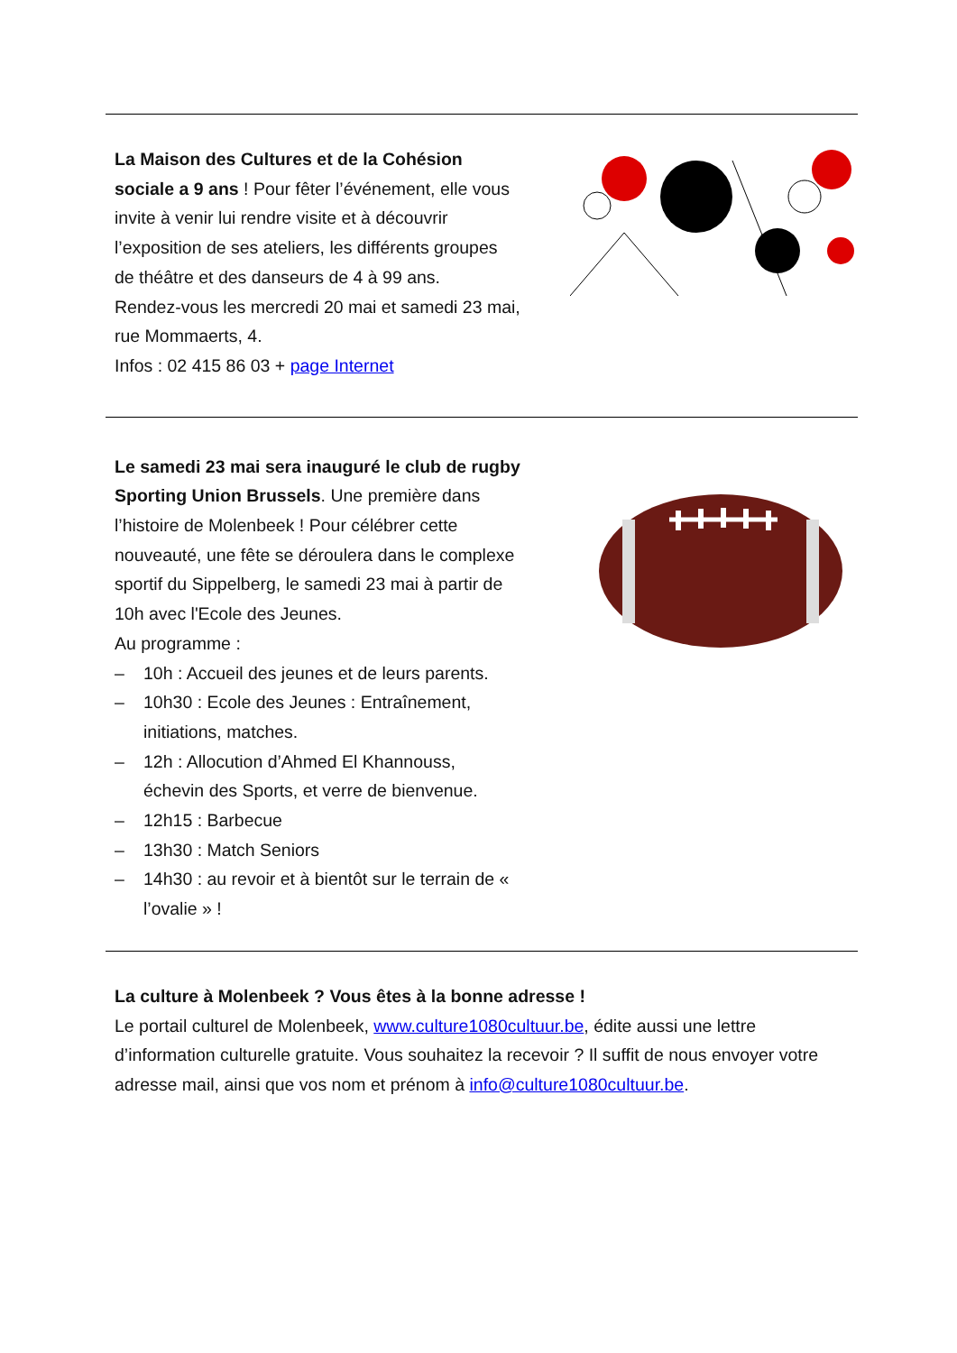La Maison des Cultures et de la Cohésion sociale a 9 ans ! Pour fêter l’événement, elle vous invite à venir lui rendre visite et à découvrir l’exposition de ses ateliers, les différents groupes de théâtre et des danseurs de 4 à 99 ans.
Rendez-vous les mercredi 20 mai et samedi 23 mai, rue Mommaerts, 4.
Infos : 02 415 86 03 + page Internet
Le samedi 23 mai sera inauguré le club de rugby Sporting Union Brussels. Une première dans l’histoire de Molenbeek ! Pour célébrer cette nouveauté, une fête se déroulera dans le complexe sportif du Sippelberg, le samedi 23 mai à partir de 10h avec l'Ecole des Jeunes.
Au programme :
– 10h : Accueil des jeunes et de leurs parents.
– 10h30 : Ecole des Jeunes : Entraînement, initiations, matches.
– 12h : Allocution d’Ahmed El Khannouss, échevin des Sports, et verre de bienvenue.
– 12h15 : Barbecue
– 13h30 : Match Seniors
– 14h30 : au revoir et à bientôt sur le terrain de « l’ovalie » !
La culture à Molenbeek ? Vous êtes à la bonne adresse !
Le portail culturel de Molenbeek, www.culture1080cultuur.be, édite aussi une lettre d’information culturelle gratuite. Vous souhaitez la recevoir ? Il suffit de nous envoyer votre adresse mail, ainsi que vos nom et prénom à info@culture1080cultuur.be.